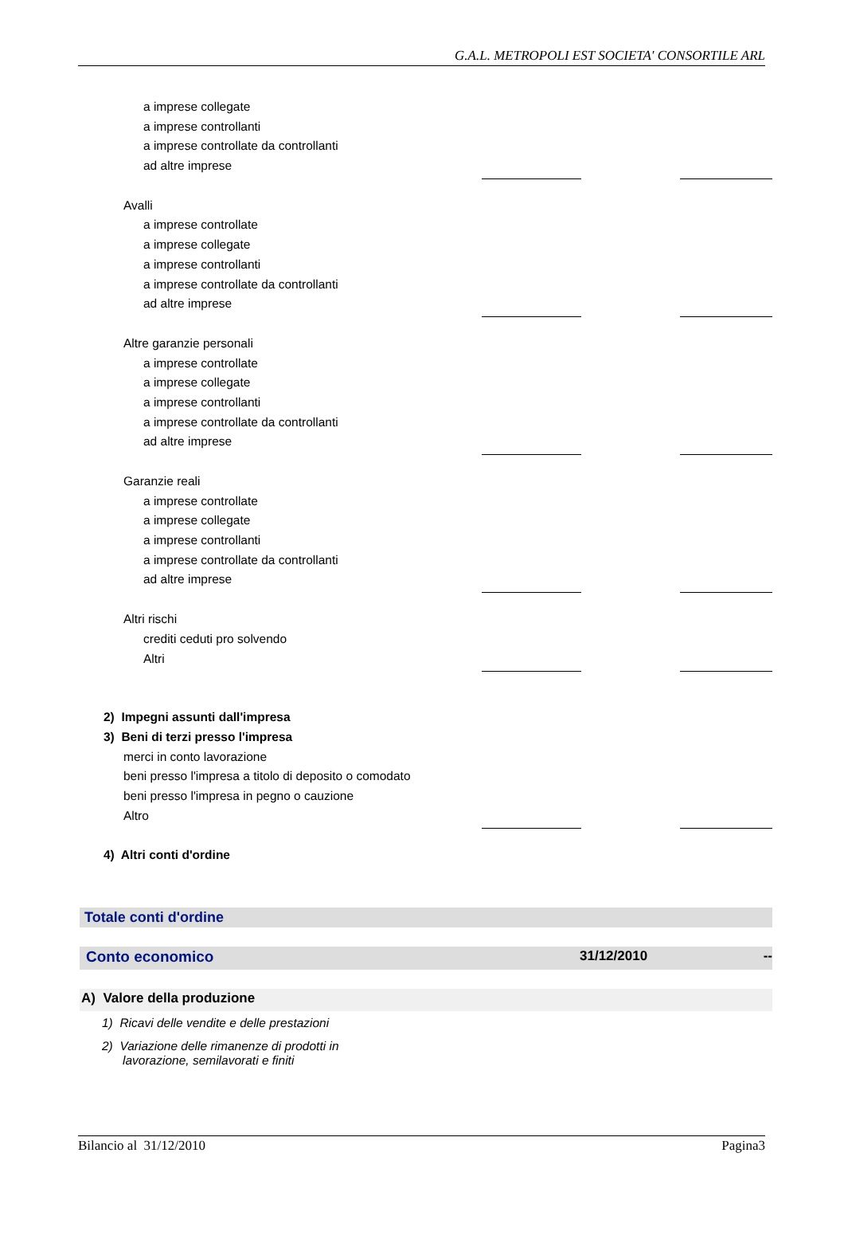G.A.L. METROPOLI EST SOCIETA' CONSORTILE ARL
| a imprese collegate | | | |
| a imprese controllanti | | | |
| a imprese controllate da controllanti | | | |
| ad altre imprese | | | |
| Avalli | | | |
| a imprese controllate | | | |
| a imprese collegate | | | |
| a imprese controllanti | | | |
| a imprese controllate da controllanti | | | |
| ad altre imprese | | | |
| Altre garanzie personali | | | |
| a imprese controllate | | | |
| a imprese collegate | | | |
| a imprese controllanti | | | |
| a imprese controllate da controllanti | | | |
| ad altre imprese | | | |
| Garanzie reali | | | |
| a imprese controllate | | | |
| a imprese collegate | | | |
| a imprese controllanti | | | |
| a imprese controllate da controllanti | | | |
| ad altre imprese | | | |
| Altri rischi | | | |
| crediti ceduti pro solvendo | | | |
| Altri | | | |
| 2) Impegni assunti dall'impresa | | | |
| 3) Beni di terzi presso l'impresa | | | |
| merci in conto lavorazione | | | |
| beni presso l'impresa a titolo di deposito o comodato | | | |
| beni presso l'impresa in pegno o cauzione | | | |
| Altro | | | |
| 4) Altri conti d'ordine | | | |
Totale conti d'ordine
| Conto economico | 31/12/2010 | -- |
| A) Valore della produzione |
| 1) Ricavi delle vendite e delle prestazioni |
| 2) Variazione delle rimanenze di prodotti in lavorazione, semilavorati e finiti |
Bilancio al 31/12/2010 Pagina3